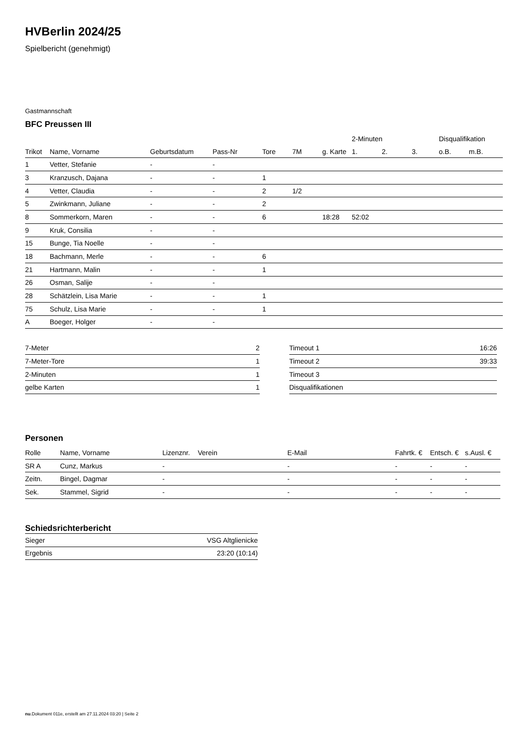HVBerlin 2024/25
Spielbericht (genehmigt)
Gastmannschaft
BFC Preussen III
| | | | | | | | 2-Minuten | | | Disqualifikation | |
| --- | --- | --- | --- | --- | --- | --- | --- | --- | --- | --- | --- |
| Trikot | Name, Vorname | Geburtsdatum | Pass-Nr | Tore | 7M | g. Karte | 1. | 2. | 3. | o.B. | m.B. |
| 1 | Vetter, Stefanie | - | - | | | | | | | | |
| 3 | Kranzusch, Dajana | - | - | 1 | | | | | | | |
| 4 | Vetter, Claudia | - | - | 2 | 1/2 | | | | | | |
| 5 | Zwinkmann, Juliane | - | - | 2 | | | | | | | |
| 8 | Sommerkorn, Maren | - | - | 6 | | 18:28 | 52:02 | | | | |
| 9 | Kruk, Consilia | - | - | | | | | | | | |
| 15 | Bunge, Tia Noelle | - | - | | | | | | | | |
| 18 | Bachmann, Merle | - | - | 6 | | | | | | | |
| 21 | Hartmann, Malin | - | - | 1 | | | | | | | |
| 26 | Osman, Salije | - | - | | | | | | | | |
| 28 | Schätzlein, Lisa Marie | - | - | 1 | | | | | | | |
| 75 | Schulz, Lisa Marie | - | - | 1 | | | | | | | |
| A | Boeger, Holger | - | - | | | | | | | | |
| 7-Meter | 2 |
| 7-Meter-Tore | 1 |
| 2-Minuten | 1 |
| gelbe Karten | 1 |
| Timeout 1 | 16:26 |
| Timeout 2 | 39:33 |
| Timeout 3 | |
| Disqualifikationen | |
Personen
| Rolle | Name, Vorname | Lizenznr. | Verein | E-Mail | Fahrtk. € | Entsch. € | s.Ausl. € |
| --- | --- | --- | --- | --- | --- | --- | --- |
| SR A | Cunz, Markus | - | | - | - | - | - |
| Zeitn. | Bingel, Dagmar | - | | - | - | - | - |
| Sek. | Stammel, Sigrid | - | | - | - | - | - |
Schiedsrichterbericht
| Sieger | VSG Altglienicke |
| Ergebnis | 23:20 (10:14) |
nu.Dokument 011e, erstellt am 27.11.2024 03:20 | Seite 2